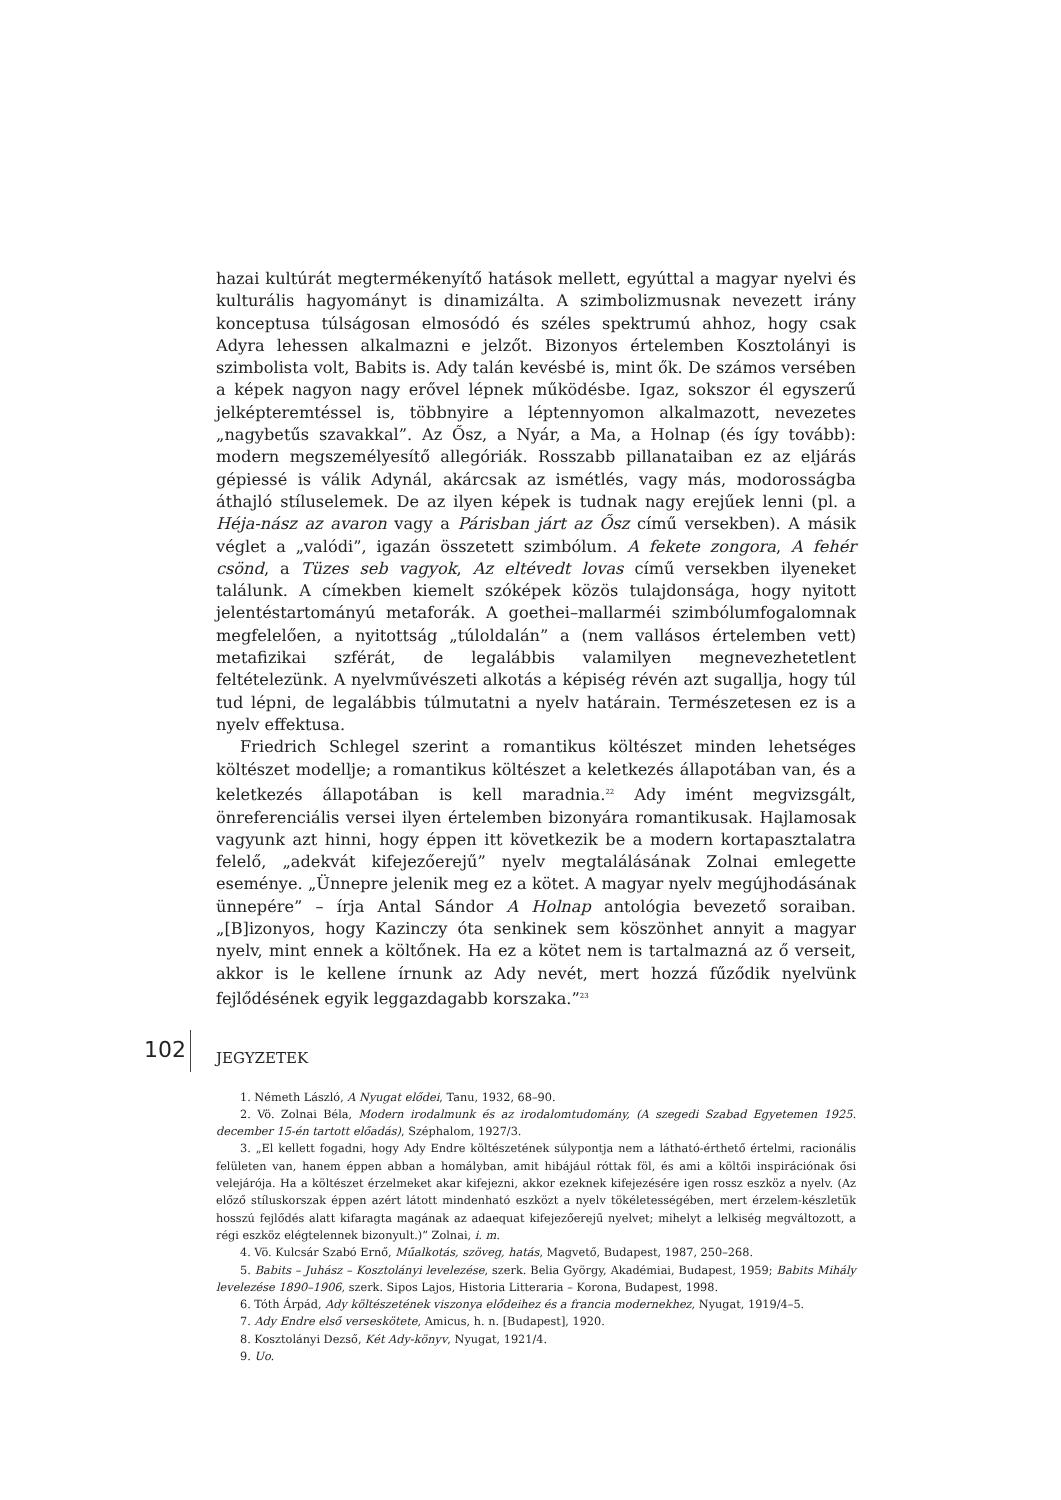hazai kultúrát megtermékenyítő hatások mellett, egyúttal a magyar nyelvi és kulturális hagyományt is dinamizálta. A szimbolizmusnak nevezett irány konceptusa túlságosan elmosódó és széles spektrumú ahhoz, hogy csak Adyra lehessen alkalmazni e jelzőt. Bizonyos értelemben Kosztolányi is szimbolista volt, Babits is. Ady talán kevésbé is, mint ők. De számos versében a képek nagyon nagy erővel lépnek működésbe. Igaz, sokszor él egyszerű jelképteremtéssel is, többnyire a léptennyomon alkalmazott, nevezetes „nagybetűs szavakkal”. Az Ősz, a Nyár, a Ma, a Holnap (és így tovább): modern megszemélyesítő allegóriák. Rosszabb pillanataiban ez az eljárás gépiessé is válik Adynál, akárcsak az ismétlés, vagy más, modorosságba áthajló stíluselemek. De az ilyen képek is tudnak nagy erejűek lenni (pl. a Héja-nász az avaron vagy a Párisban járt az Ősz című versekben). A másik véglet a „valódi”, igazán összetett szimbólum. A fekete zongora, A fehér csönd, a Tüzes seb vagyok, Az eltévedt lovas című versekben ilyeneket találunk. A címekben kiemelt szóképek közös tulajdonsága, hogy nyitott jelentéstartományú metaforák. A goethei–mallarméi szimbólumfogalomnak megfelelően, a nyitottság „túloldalán” a (nem vallásos értelemben vett) metafizikai szférát, de legalábbis valamilyen megnevezhetetlent feltételezünk. A nyelvművészeti alkotás a képiség révén azt sugallja, hogy túl tud lépni, de legalábbis túlmutatni a nyelv határain. Természetesen ez is a nyelv effektusa.
Friedrich Schlegel szerint a romantikus költészet minden lehetséges költészet modellje; a romantikus költészet a keletkezés állapotában van, és a keletkezés állapotában is kell maradnia.<sup>22</sup> Ady imént megvizsgált, önreferenciális versei ilyen értelemben bizonyára romantikusak. Hajlamosak vagyunk azt hinni, hogy éppen itt következik be a modern kortapasztalatra felelő, „adekvát kifejezőerejű” nyelv megtalálásának Zolnai emlegette eseménye. „Ünnepre jelenik meg ez a kötet. A magyar nyelv megújhodásának ünnepére” – írja Antal Sándor A Holnap antológia bevezető soraiban. „[B]izonyos, hogy Kazinczy óta senkinek sem köszönhet annyit a magyar nyelv, mint ennek a költőnek. Ha ez a kötet nem is tartalmazná az ő verseit, akkor is le kellene írnunk az Ady nevét, mert hozzá fűződik nyelvünk fejlődésének egyik leggazdagabb korszaka.”<sup>23</sup>
JEGYZETEK
1. Németh László, A Nyugat elődei, Tanu, 1932, 68–90.
2. Vö. Zolnai Béla, Modern irodalmunk és az irodalomtudomány, (A szegedi Szabad Egyetemen 1925. december 15-én tartott előadás), Széphalom, 1927/3.
3. „El kellett fogadni, hogy Ady Endre költészetének súlypontja nem a látható-érthető értelmi, racionális felületen van, hanem éppen abban a homályban, amit hibájául róttak föl, és ami a költői inspirációnak ősi velejárója. Ha a költészet érzelmeket akar kifejezni, akkor ezeknek kifejezésére igen rossz eszköz a nyelv. (Az előző stíluskorszak éppen azért látott mindenható eszközt a nyelv tökéletességében, mert érzelem-készletük hosszú fejlődés alatt kifaragta magának az adaequat kifejezőerejű nyelvet; mihelyt a lelkiség megváltozott, a régi eszköz elégtelennek bizonyult.)” Zolnai, i. m.
4. Vö. Kulcsár Szabó Ernő, Műalkotás, szöveg, hatás, Magvető, Budapest, 1987, 250–268.
5. Babits – Juhász – Kosztolányi levelezése, szerk. Belia György, Akadémiai, Budapest, 1959; Babits Mihály levelezése 1890–1906, szerk. Sipos Lajos, Historia Litteraria – Korona, Budapest, 1998.
6. Tóth Árpád, Ady költészetének viszonya elődeihez és a francia modernekhez, Nyugat, 1919/4–5.
7. Ady Endre első verseskötete, Amicus, h. n. [Budapest], 1920.
8. Kosztolányi Dezső, Két Ady-könyv, Nyugat, 1921/4.
9. Uo.
102